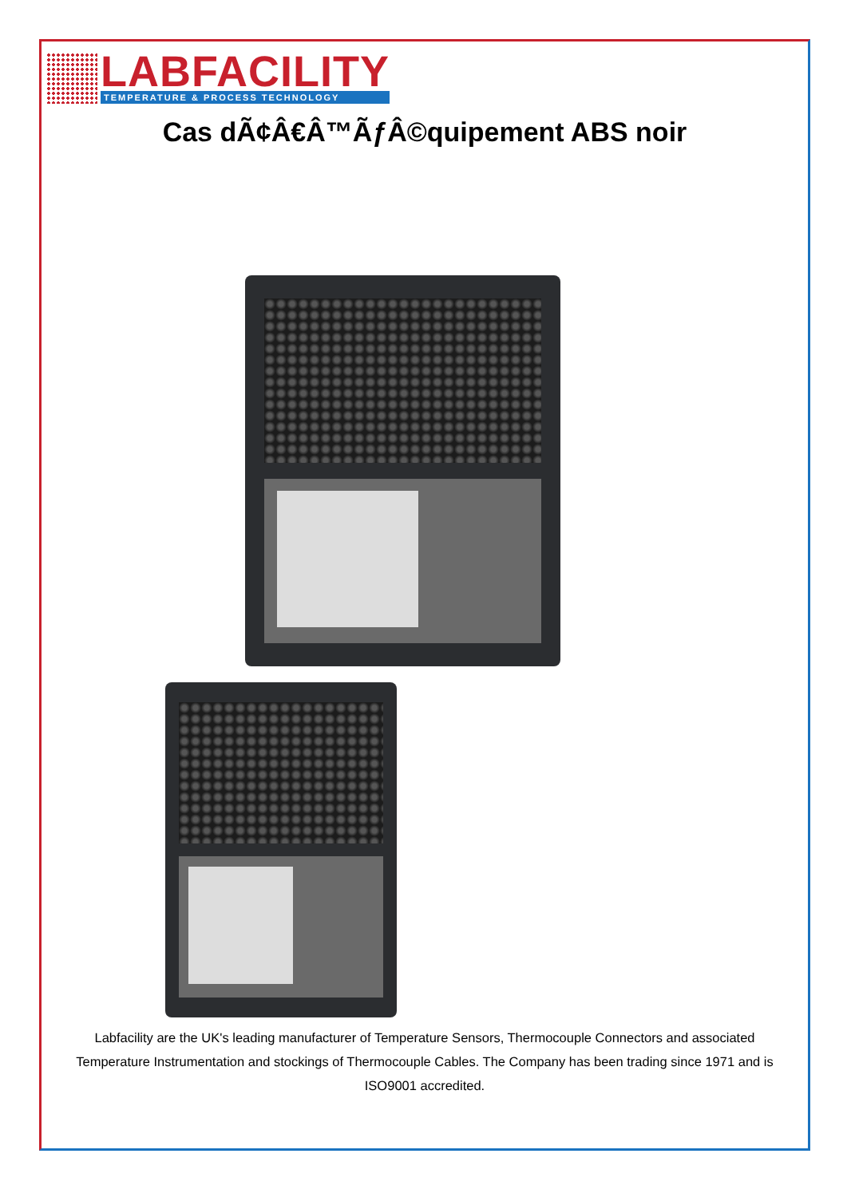LABFACILITY
TEMPERATURE & PROCESS TECHNOLOGY
Cas dÃ¢Â€Â™ÃƒÂ©quipement ABS noir
Labfacility are the UK's leading manufacturer of Temperature Sensors, Thermocouple Connectors and associated Temperature Instrumentation and stockings of Thermocouple Cables. The Company has been trading since 1971 and is ISO9001 accredited.